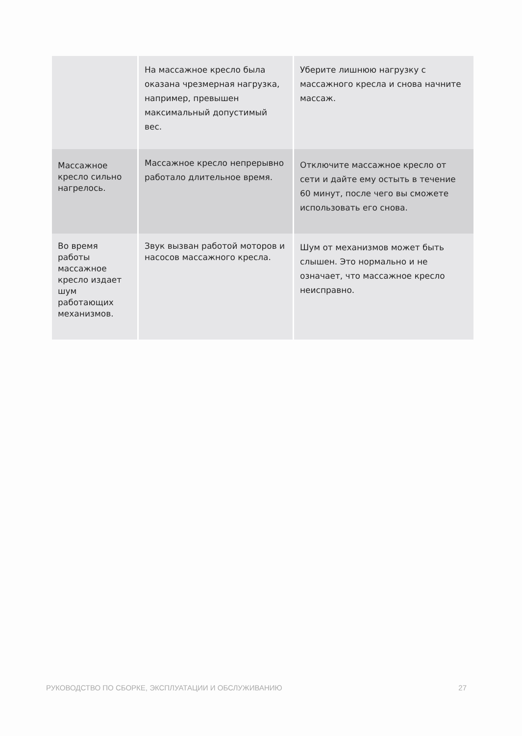| | На массажное кресло была оказана чрезмерная нагрузка, например, превышен максимальный допустимый вес. | Уберите лишнюю нагрузку с массажного кресла и снова начните массаж. |
| Массажное кресло сильно нагрелось. | Массажное кресло непрерывно работало длительное время. | Отключите массажное кресло от сети и дайте ему остыть в течение 60 минут, после чего вы сможете использовать его снова. |
| Во время работы массажное кресло издает шум работающих механизмов. | Звук вызван работой моторов и насосов массажного кресла. | Шум от механизмов может быть слышен. Это нормально и не означает, что массажное кресло неисправно. |
РУКОВОДСТВО ПО СБОРКЕ, ЭКСПЛУАТАЦИИ И ОБСЛУЖИВАНИЮ 27